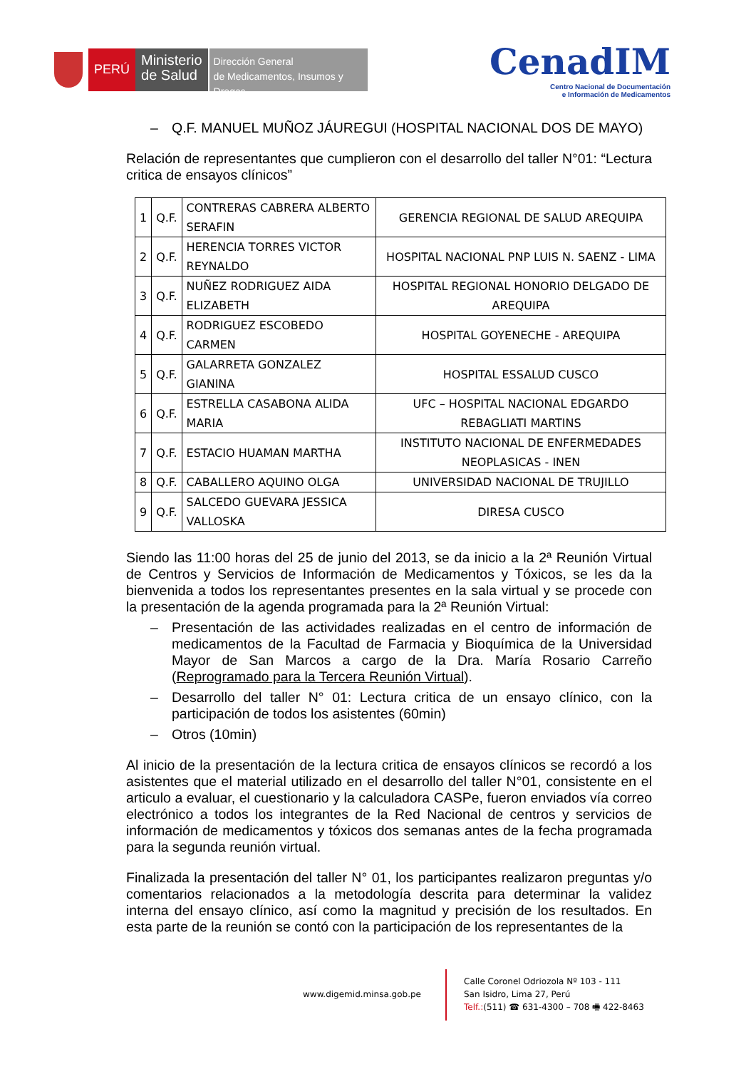PERÚ
Ministerio
de Salud
Dirección General
de Medicamentos, Insumos y Drogas
CenadIM
Centro Nacional de Documentación
e Información de Medicamentos
– Q.F. MANUEL MUÑOZ JÁUREGUI (HOSPITAL NACIONAL DOS DE MAYO)
Relación de representantes que cumplieron con el desarrollo del taller N°01: “Lectura critica de ensayos clínicos”
| 1 | Q.F. | CONTRERAS CABRERA ALBERTO SERAFIN | GERENCIA REGIONAL DE SALUD AREQUIPA |
| 2 | Q.F. | HERENCIA TORRES VICTOR REYNALDO | HOSPITAL NACIONAL PNP LUIS N. SAENZ - LIMA |
| 3 | Q.F. | NUÑEZ RODRIGUEZ AIDA ELIZABETH | HOSPITAL REGIONAL HONORIO DELGADO DE AREQUIPA |
| 4 | Q.F. | RODRIGUEZ ESCOBEDO CARMEN | HOSPITAL GOYENECHE - AREQUIPA |
| 5 | Q.F. | GALARRETA GONZALEZ GIANINA | HOSPITAL ESSALUD CUSCO |
| 6 | Q.F. | ESTRELLA CASABONA ALIDA MARIA | UFC – HOSPITAL NACIONAL EDGARDO REBAGLIATI MARTINS |
| 7 | Q.F. | ESTACIO HUAMAN MARTHA | INSTITUTO NACIONAL DE ENFERMEDADES NEOPLASICAS - INEN |
| 8 | Q.F. | CABALLERO AQUINO OLGA | UNIVERSIDAD NACIONAL DE TRUJILLO |
| 9 | Q.F. | SALCEDO GUEVARA JESSICA VALLOSKA | DIRESA CUSCO |
Siendo las 11:00 horas del 25 de junio del 2013, se da inicio a la 2ª Reunión Virtual de Centros y Servicios de Información de Medicamentos y Tóxicos, se les da la bienvenida a todos los representantes presentes en la sala virtual y se procede con la presentación de la agenda programada para la 2ª Reunión Virtual:
– Presentación de las actividades realizadas en el centro de información de medicamentos de la Facultad de Farmacia y Bioquímica de la Universidad Mayor de San Marcos a cargo de la Dra. María Rosario Carreño (Reprogramado para la Tercera Reunión Virtual).
– Desarrollo del taller N° 01: Lectura critica de un ensayo clínico, con la participación de todos los asistentes (60min)
– Otros (10min)
Al inicio de la presentación de la lectura critica de ensayos clínicos se recordó a los asistentes que el material utilizado en el desarrollo del taller N°01, consistente en el articulo a evaluar, el cuestionario y la calculadora CASPe, fueron enviados vía correo electrónico a todos los integrantes de la Red Nacional de centros y servicios de información de medicamentos y tóxicos dos semanas antes de la fecha programada para la segunda reunión virtual.
Finalizada la presentación del taller N° 01, los participantes realizaron preguntas y/o comentarios relacionados a la metodología descrita para determinar la validez interna del ensayo clínico, así como la magnitud y precisión de los resultados. En esta parte de la reunión se contó con la participación de los representantes de la
www.digemid.minsa.gob.pe
Calle Coronel Odriozola Nº 103 - 111
San Isidro, Lima 27, Perú
Telf.:(511) ☎ 631-4300 – 708 🖷 422-8463